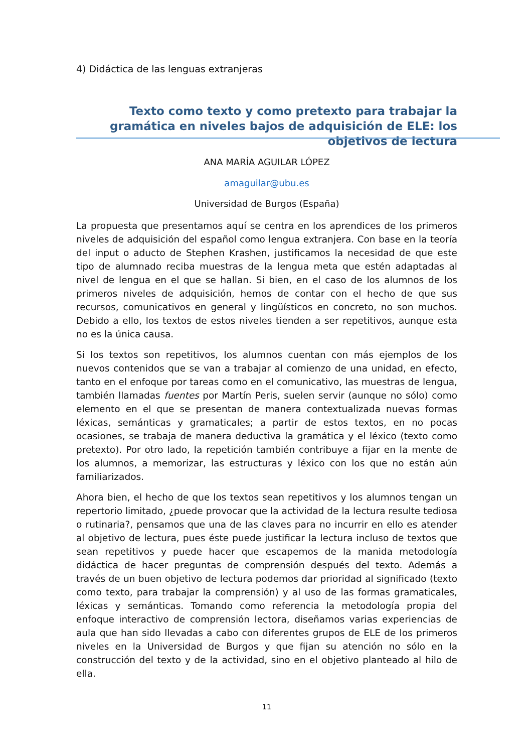4) Didáctica de las lenguas extranjeras
Texto como texto y como pretexto para trabajar la gramática en niveles bajos de adquisición de ELE: los objetivos de lectura
ANA MARÍA AGUILAR LÓPEZ
amaguilar@ubu.es
Universidad de Burgos (España)
La propuesta que presentamos aquí se centra en los aprendices de los primeros niveles de adquisición del español como lengua extranjera. Con base en la teoría del input o aducto de Stephen Krashen, justificamos la necesidad de que este tipo de alumnado reciba muestras de la lengua meta que estén adaptadas al nivel de lengua en el que se hallan. Si bien, en el caso de los alumnos de los primeros niveles de adquisición, hemos de contar con el hecho de que sus recursos, comunicativos en general y lingüísticos en concreto, no son muchos. Debido a ello, los textos de estos niveles tienden a ser repetitivos, aunque esta no es la única causa.
Si los textos son repetitivos, los alumnos cuentan con más ejemplos de los nuevos contenidos que se van a trabajar al comienzo de una unidad, en efecto, tanto en el enfoque por tareas como en el comunicativo, las muestras de lengua, también llamadas fuentes por Martín Peris, suelen servir (aunque no sólo) como elemento en el que se presentan de manera contextualizada nuevas formas léxicas, semánticas y gramaticales; a partir de estos textos, en no pocas ocasiones, se trabaja de manera deductiva la gramática y el léxico (texto como pretexto). Por otro lado, la repetición también contribuye a fijar en la mente de los alumnos, a memorizar, las estructuras y léxico con los que no están aún familiarizados.
Ahora bien, el hecho de que los textos sean repetitivos y los alumnos tengan un repertorio limitado, ¿puede provocar que la actividad de la lectura resulte tediosa o rutinaria?, pensamos que una de las claves para no incurrir en ello es atender al objetivo de lectura, pues éste puede justificar la lectura incluso de textos que sean repetitivos y puede hacer que escapemos de la manida metodología didáctica de hacer preguntas de comprensión después del texto. Además a través de un buen objetivo de lectura podemos dar prioridad al significado (texto como texto, para trabajar la comprensión) y al uso de las formas gramaticales, léxicas y semánticas. Tomando como referencia la metodología propia del enfoque interactivo de comprensión lectora, diseñamos varias experiencias de aula que han sido llevadas a cabo con diferentes grupos de ELE de los primeros niveles en la Universidad de Burgos y que fijan su atención no sólo en la construcción del texto y de la actividad, sino en el objetivo planteado al hilo de ella.
11